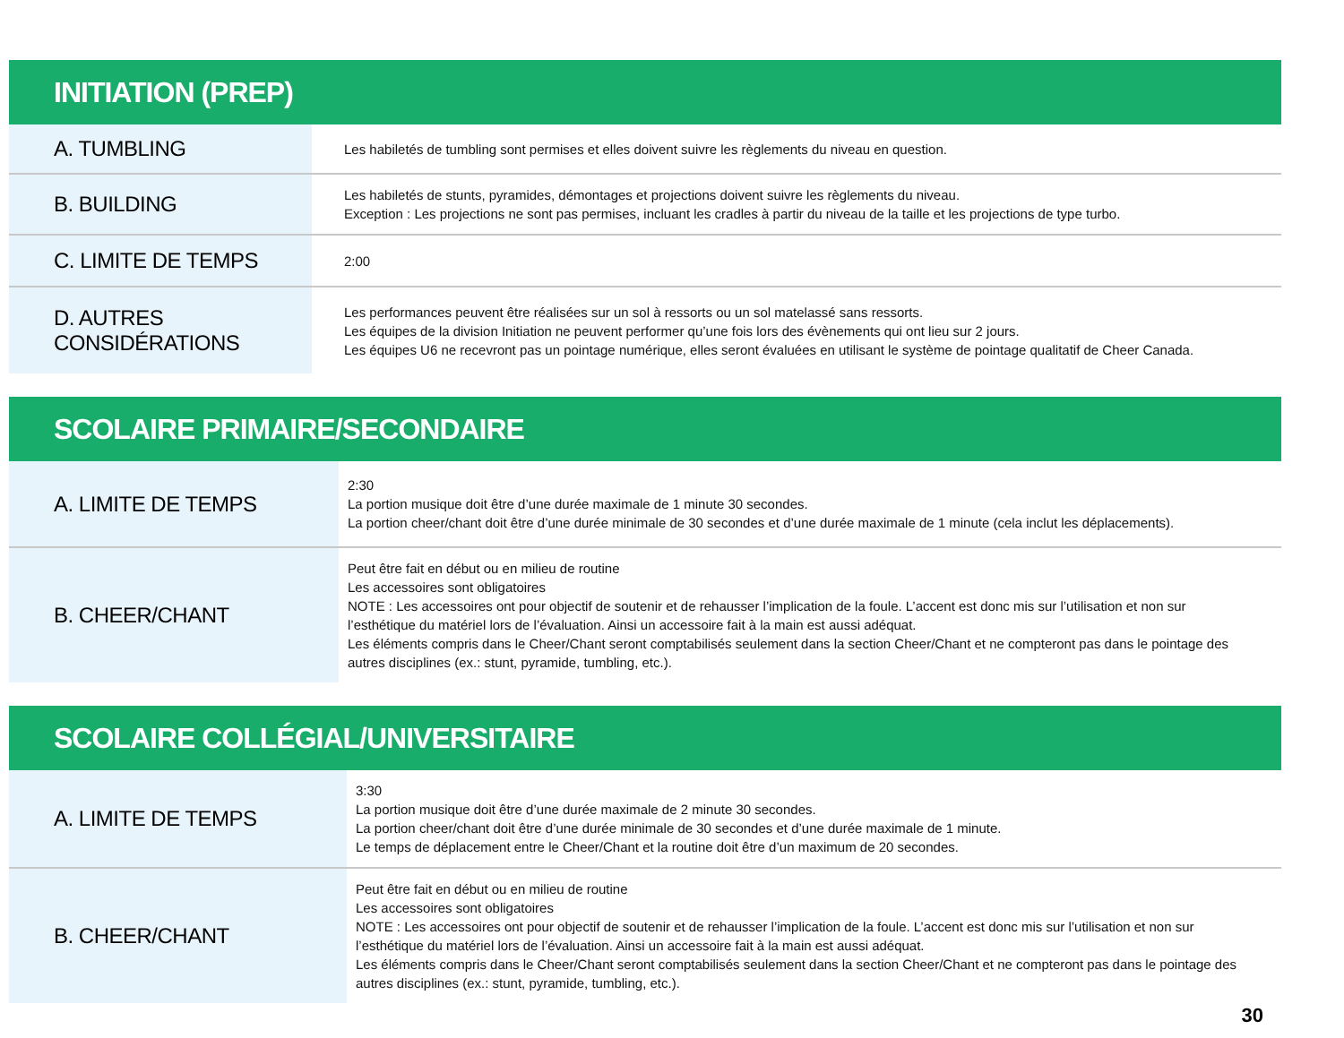| INITIATION (PREP) | |
| --- | --- |
| A. TUMBLING | Les habiletés de tumbling sont permises et elles doivent suivre les règlements du niveau en question. |
| B. BUILDING | Les habiletés de stunts, pyramides, démontages et projections doivent suivre les règlements du niveau. Exception : Les projections ne sont pas permises, incluant les cradles à partir du niveau de la taille et les projections de type turbo. |
| C. LIMITE DE TEMPS | 2:00 |
| D. AUTRES CONSIDÉRATIONS | Les performances peuvent être réalisées sur un sol à ressorts ou un sol matelassé sans ressorts. Les équipes de la division Initiation ne peuvent performer qu’une fois lors des évènements qui ont lieu sur 2 jours. Les équipes U6 ne recevront pas un pointage numérique, elles seront évaluées en utilisant le système de pointage qualitatif de Cheer Canada. |
| SCOLAIRE PRIMAIRE/SECONDAIRE | |
| --- | --- |
| A. LIMITE DE TEMPS | 2:30 La portion musique doit être d’une durée maximale de 1 minute 30 secondes. La portion cheer/chant doit être d’une durée minimale de 30 secondes et d’une durée maximale de 1 minute (cela inclut les déplacements). |
| B. CHEER/CHANT | Peut être fait en début ou en milieu de routine Les accessoires sont obligatoires NOTE : Les accessoires ont pour objectif de soutenir et de rehausser l’implication de la foule. L’accent est donc mis sur l’utilisation et non sur l’esthétique du matériel lors de l’évaluation. Ainsi un accessoire fait à la main est aussi adéquat. Les éléments compris dans le Cheer/Chant seront comptabilisés seulement dans la section Cheer/Chant et ne compteront pas dans le pointage des autres disciplines (ex.: stunt, pyramide, tumbling, etc.). |
| SCOLAIRE COLLÉGIAL/UNIVERSITAIRE | |
| --- | --- |
| A. LIMITE DE TEMPS | 3:30 La portion musique doit être d’une durée maximale de 2 minute 30 secondes. La portion cheer/chant doit être d’une durée minimale de 30 secondes et d’une durée maximale de 1 minute. Le temps de déplacement entre le Cheer/Chant et la routine doit être d’un maximum de 20 secondes. |
| B. CHEER/CHANT | Peut être fait en début ou en milieu de routine Les accessoires sont obligatoires NOTE : Les accessoires ont pour objectif de soutenir et de rehausser l’implication de la foule. L’accent est donc mis sur l’utilisation et non sur l’esthétique du matériel lors de l’évaluation. Ainsi un accessoire fait à la main est aussi adéquat. Les éléments compris dans le Cheer/Chant seront comptabilisés seulement dans la section Cheer/Chant et ne compteront pas dans le pointage des autres disciplines (ex.: stunt, pyramide, tumbling, etc.). |
30